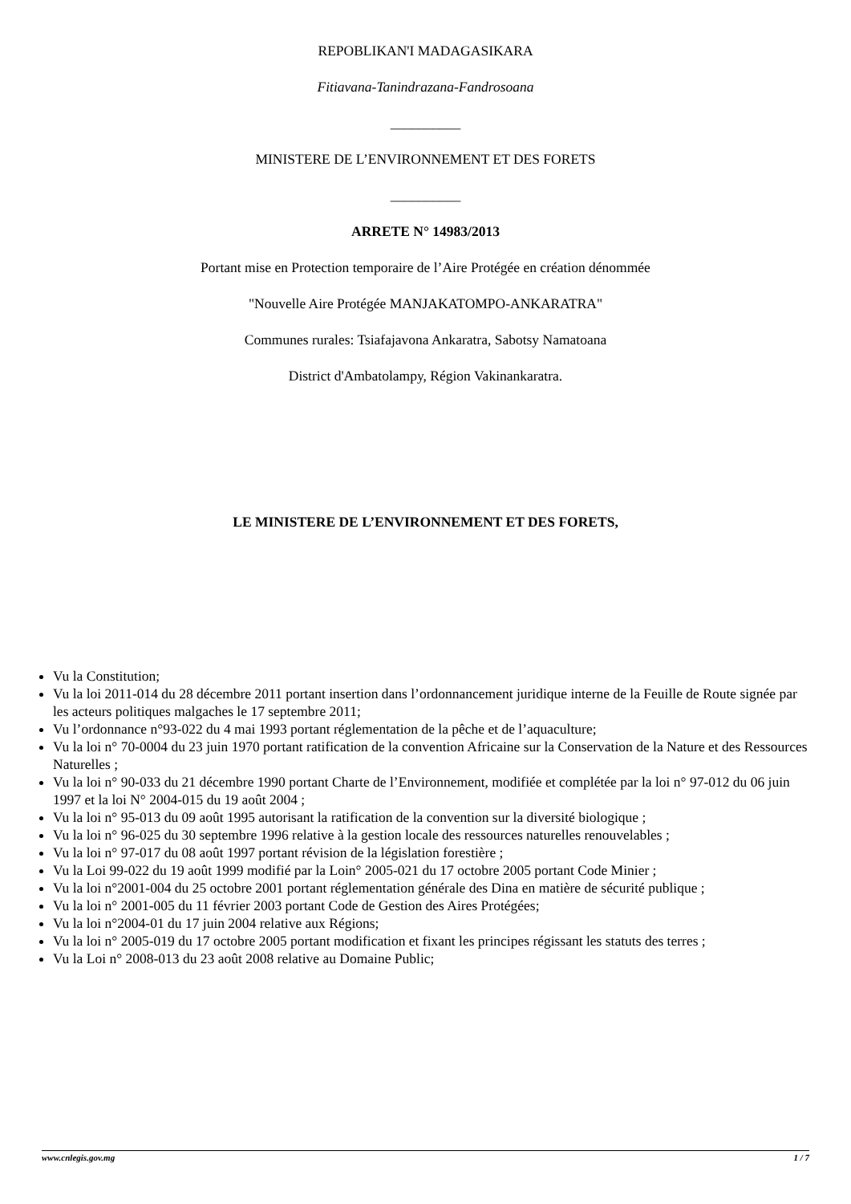REPOBLIKAN'I MADAGASIKARA
Fitiavana-Tanindrazana-Fandrosoana
__________
MINISTERE DE L’ENVIRONNEMENT ET DES FORETS
__________
ARRETE N° 14983/2013
Portant mise en Protection temporaire de l’Aire Protégée en création dénommée
"Nouvelle Aire Protégée MANJAKATOMPO-ANKARATRA"
Communes rurales: Tsiafajavona Ankaratra, Sabotsy Namatoana
District d'Ambatolampy, Région Vakinankaratra.
LE MINISTERE DE L’ENVIRONNEMENT ET DES FORETS,
Vu la Constitution;
Vu la loi 2011-014 du 28 décembre 2011 portant insertion dans l’ordonnancement juridique interne de la Feuille de Route signée par les acteurs politiques malgaches le 17 septembre 2011;
Vu l’ordonnance n°93-022 du 4 mai 1993 portant réglementation de la pêche et de l’aquaculture;
Vu la loi n° 70-0004 du 23 juin 1970 portant ratification de la convention Africaine sur la Conservation de la Nature et des Ressources Naturelles ;
Vu la loi n° 90-033 du 21 décembre 1990 portant Charte de l’Environnement, modifiée et complétée par la loi n° 97-012 du 06 juin 1997 et la loi N° 2004-015 du 19 août 2004 ;
Vu la loi n° 95-013 du 09 août 1995 autorisant la ratification de la convention sur la diversité biologique ;
Vu la loi n° 96-025 du 30 septembre 1996 relative à la gestion locale des ressources naturelles renouvelables ;
Vu la loi n° 97-017 du 08 août 1997 portant révision de la législation forestière ;
Vu la Loi 99-022 du 19 août 1999 modifié par la Loin° 2005-021 du 17 octobre 2005 portant Code Minier ;
Vu la loi n°2001-004 du 25 octobre 2001 portant réglementation générale des Dina en matière de sécurité publique ;
Vu la loi n° 2001-005 du 11 février 2003 portant Code de Gestion des Aires Protégées;
Vu la loi n°2004-01 du 17 juin 2004 relative aux Régions;
Vu la loi n° 2005-019 du 17 octobre 2005 portant modification et fixant les principes régissant les statuts des terres ;
Vu la Loi n° 2008-013 du 23 août 2008 relative au Domaine Public;
www.cnlegis.gov.mg 1 / 7